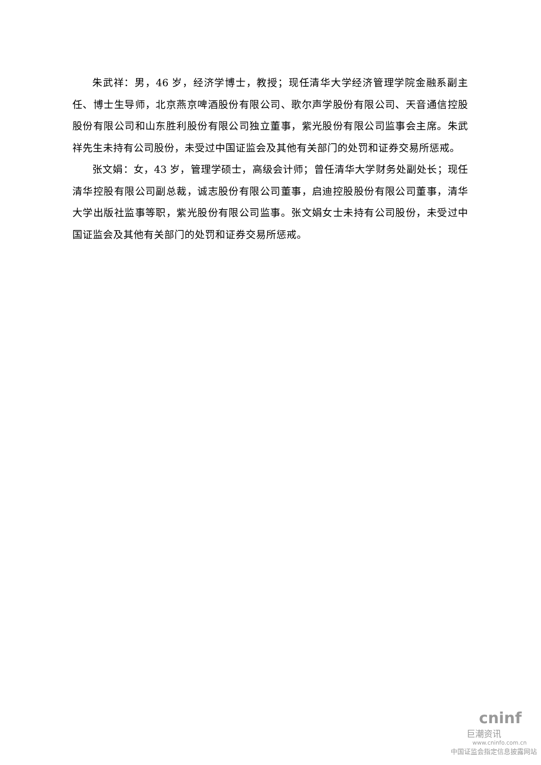朱武祥：男，46 岁，经济学博士，教授；现任清华大学经济管理学院金融系副主任、博士生导师，北京燕京啤酒股份有限公司、歌尔声学股份有限公司、天音通信控股股份有限公司和山东胜利股份有限公司独立董事，紫光股份有限公司监事会主席。朱武祥先生未持有公司股份，未受过中国证监会及其他有关部门的处罚和证券交易所惩戒。
张文娟：女，43 岁，管理学硕士，高级会计师；曾任清华大学财务处副处长；现任清华控股有限公司副总裁，诚志股份有限公司董事，启迪控股股份有限公司董事，清华大学出版社监事等职，紫光股份有限公司监事。张文娟女士未持有公司股份，未受过中国证监会及其他有关部门的处罚和证券交易所惩戒。
cninf
巨潮资讯
www.cninfo.com.cn
中国证监会指定信息披露网站